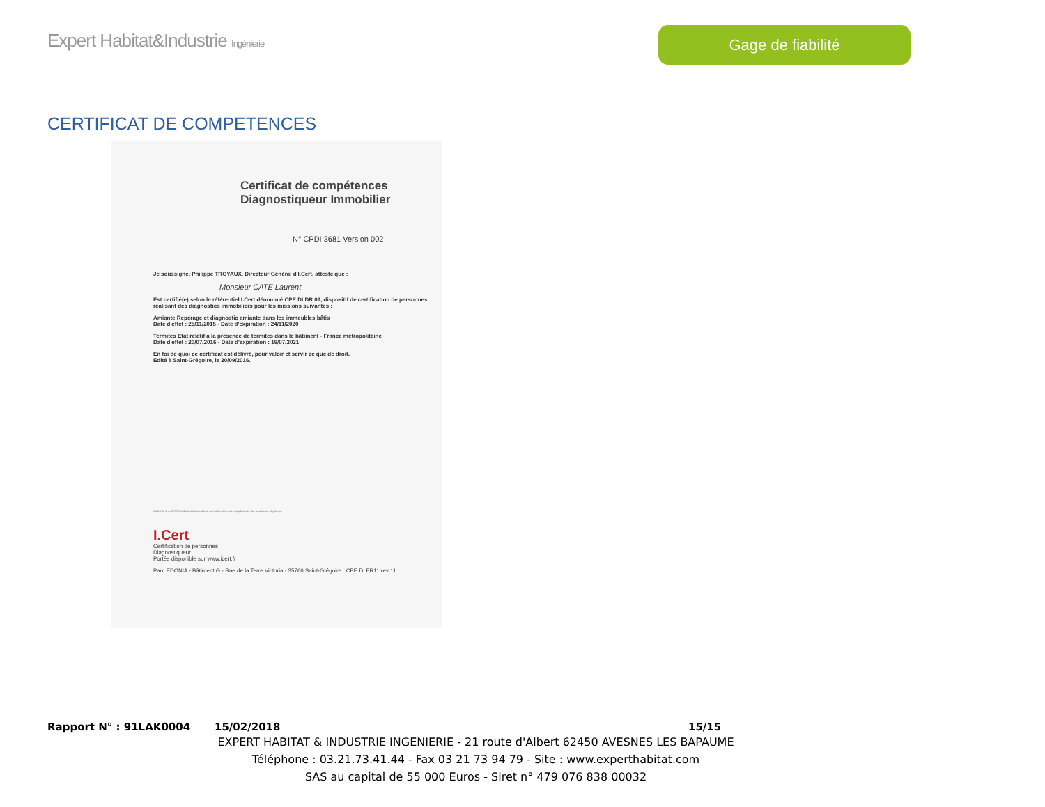Expert Habitat&Industrie Ingénierie
Gage de fiabilité
CERTIFICAT DE COMPETENCES
Certificat de compétences
Diagnostiqueur Immobilier
N° CPDI 3681 Version 002
Je soussigné, Philippe TROYAUX, Directeur Général d'I.Cert, atteste que :
Monsieur CATE Laurent
Est certifié(e) selon le référentiel I.Cert dénommé CPE DI DR 01, dispositif de certification de personnes réalisant des diagnostics immobiliers pour les missions suivantes :
Amiante Repérage et diagnostic amiante dans les immeubles bâtis
Date d'effet : 25/11/2015 - Date d'expiration : 24/11/2020
Termites Etat relatif à la présence de termites dans le bâtiment - France métropolitaine
Date d'effet : 20/07/2016 - Date d'expiration : 19/07/2021
En foi de quoi ce certificat est délivré, pour valoir et servir ce que de droit.
Edité à Saint-Grégoire, le 20/09/2016.
Arrêté du 6 avril 2007 définissant les critères de certification des compétences des personnes physiques...
I.Cert
Certification de personnes
Diagnostiqueur
Portée disponible sur www.icert.fr
Parc EDONIA - Bâtiment G - Rue de la Terre Victoria - 35760 Saint-Grégoire CPE DI FR11 rev 11
Rapport N° : 91LAK0004 15/02/2018 15/15
EXPERT HABITAT & INDUSTRIE INGENIERIE - 21 route d'Albert 62450 AVESNES LES BAPAUME
Téléphone : 03.21.73.41.44 - Fax 03 21 73 94 79 - Site : www.experthabitat.com
SAS au capital de 55 000 Euros - Siret n° 479 076 838 00032